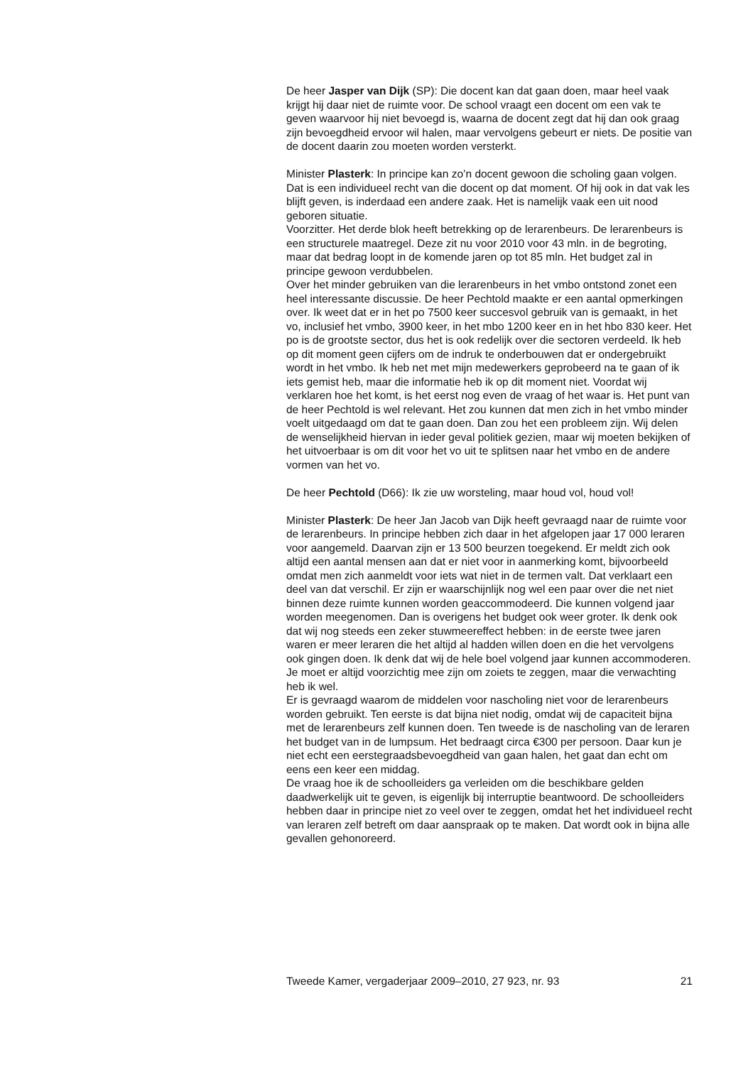De heer Jasper van Dijk (SP): Die docent kan dat gaan doen, maar heel vaak krijgt hij daar niet de ruimte voor. De school vraagt een docent om een vak te geven waarvoor hij niet bevoegd is, waarna de docent zegt dat hij dan ook graag zijn bevoegdheid ervoor wil halen, maar vervolgens gebeurt er niets. De positie van de docent daarin zou moeten worden versterkt.
Minister Plasterk: In principe kan zo’n docent gewoon die scholing gaan volgen. Dat is een individueel recht van die docent op dat moment. Of hij ook in dat vak les blijft geven, is inderdaad een andere zaak. Het is namelijk vaak een uit nood geboren situatie.
Voorzitter. Het derde blok heeft betrekking op de lerarenbeurs. De lerarenbeurs is een structurele maatregel. Deze zit nu voor 2010 voor 43 mln. in de begroting, maar dat bedrag loopt in de komende jaren op tot 85 mln. Het budget zal in principe gewoon verdubbelen.
Over het minder gebruiken van die lerarenbeurs in het vmbo ontstond zonet een heel interessante discussie. De heer Pechtold maakte er een aantal opmerkingen over. Ik weet dat er in het po 7500 keer succesvol gebruik van is gemaakt, in het vo, inclusief het vmbo, 3900 keer, in het mbo 1200 keer en in het hbo 830 keer. Het po is de grootste sector, dus het is ook redelijk over die sectoren verdeeld. Ik heb op dit moment geen cijfers om de indruk te onderbouwen dat er ondergebruikt wordt in het vmbo. Ik heb net met mijn medewerkers geprobeerd na te gaan of ik iets gemist heb, maar die informatie heb ik op dit moment niet. Voordat wij verklaren hoe het komt, is het eerst nog even de vraag of het waar is. Het punt van de heer Pechtold is wel relevant. Het zou kunnen dat men zich in het vmbo minder voelt uitgedaagd om dat te gaan doen. Dan zou het een probleem zijn. Wij delen de wenselijkheid hiervan in ieder geval politiek gezien, maar wij moeten bekijken of het uitvoerbaar is om dit voor het vo uit te splitsen naar het vmbo en de andere vormen van het vo.
De heer Pechtold (D66): Ik zie uw worsteling, maar houd vol, houd vol!
Minister Plasterk: De heer Jan Jacob van Dijk heeft gevraagd naar de ruimte voor de lerarenbeurs. In principe hebben zich daar in het afgelopen jaar 17 000 leraren voor aangemeld. Daarvan zijn er 13 500 beurzen toegekend. Er meldt zich ook altijd een aantal mensen aan dat er niet voor in aanmerking komt, bijvoorbeeld omdat men zich aanmeldt voor iets wat niet in de termen valt. Dat verklaart een deel van dat verschil. Er zijn er waarschijnlijk nog wel een paar over die net niet binnen deze ruimte kunnen worden geaccommodeerd. Die kunnen volgend jaar worden meegenomen. Dan is overigens het budget ook weer groter. Ik denk ook dat wij nog steeds een zeker stuwmeereffect hebben: in de eerste twee jaren waren er meer leraren die het altijd al hadden willen doen en die het vervolgens ook gingen doen. Ik denk dat wij de hele boel volgend jaar kunnen accommoderen. Je moet er altijd voorzichtig mee zijn om zoiets te zeggen, maar die verwachting heb ik wel.
Er is gevraagd waarom de middelen voor nascholing niet voor de lerarenbeurs worden gebruikt. Ten eerste is dat bijna niet nodig, omdat wij de capaciteit bijna met de lerarenbeurs zelf kunnen doen. Ten tweede is de nascholing van de leraren het budget van in de lumpsum. Het bedraagt circa €300 per persoon. Daar kun je niet echt een eerstegraadsbevoegdheid van gaan halen, het gaat dan echt om eens een keer een middag.
De vraag hoe ik de schoolleiders ga verleiden om die beschikbare gelden daadwerkelijk uit te geven, is eigenlijk bij interruptie beantwoord. De schoolleiders hebben daar in principe niet zo veel over te zeggen, omdat het het individueel recht van leraren zelf betreft om daar aanspraak op te maken. Dat wordt ook in bijna alle gevallen gehonoreerd.
Tweede Kamer, vergaderjaar 2009–2010, 27 923, nr. 93 21